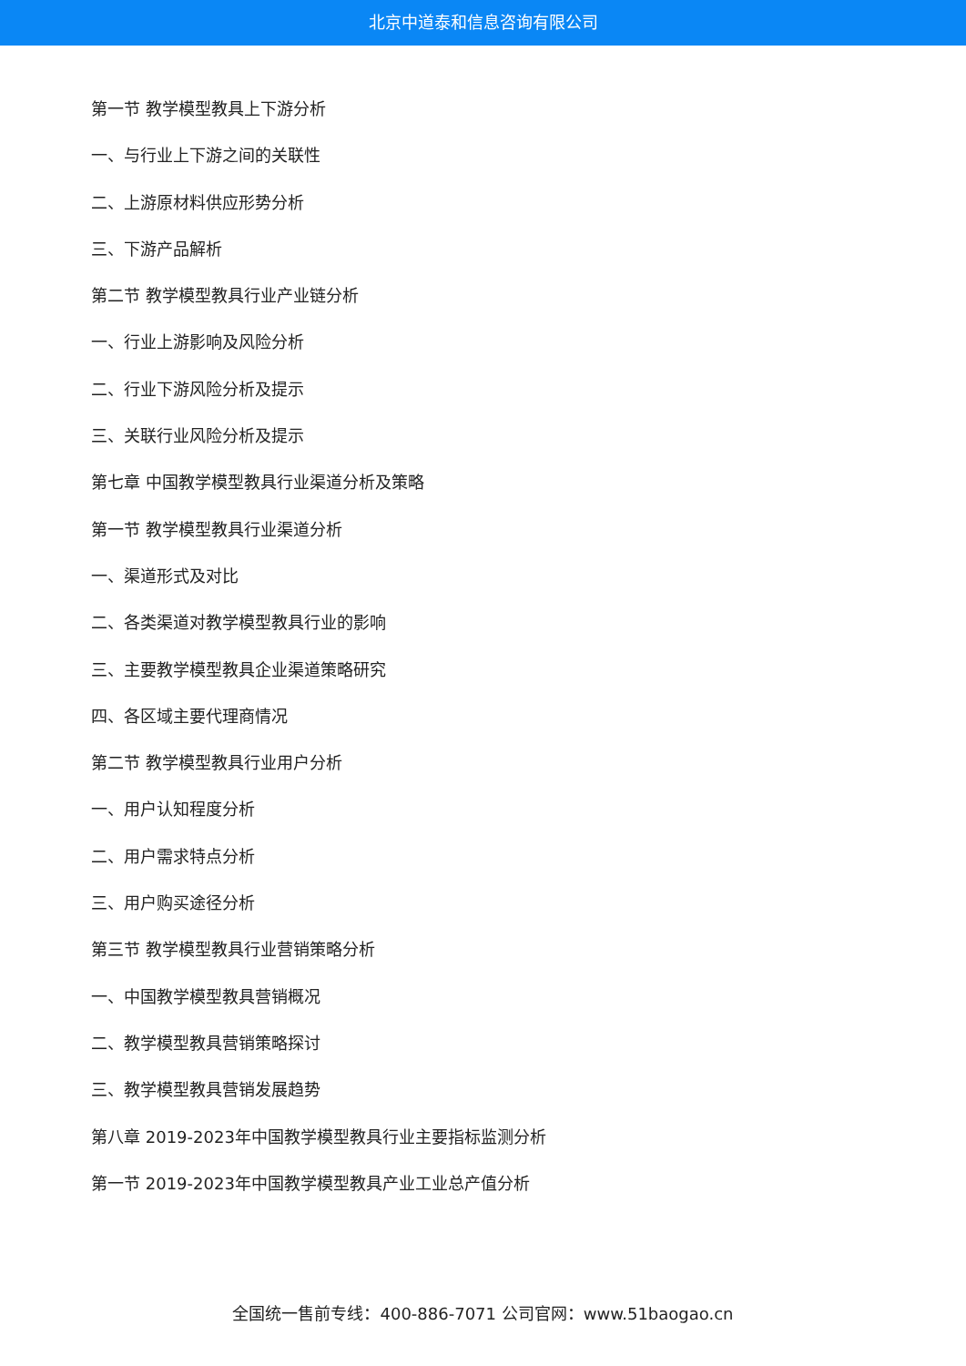北京中道泰和信息咨询有限公司
第一节 教学模型教具上下游分析
一、与行业上下游之间的关联性
二、上游原材料供应形势分析
三、下游产品解析
第二节 教学模型教具行业产业链分析
一、行业上游影响及风险分析
二、行业下游风险分析及提示
三、关联行业风险分析及提示
第七章 中国教学模型教具行业渠道分析及策略
第一节 教学模型教具行业渠道分析
一、渠道形式及对比
二、各类渠道对教学模型教具行业的影响
三、主要教学模型教具企业渠道策略研究
四、各区域主要代理商情况
第二节 教学模型教具行业用户分析
一、用户认知程度分析
二、用户需求特点分析
三、用户购买途径分析
第三节 教学模型教具行业营销策略分析
一、中国教学模型教具营销概况
二、教学模型教具营销策略探讨
三、教学模型教具营销发展趋势
第八章 2019-2023年中国教学模型教具行业主要指标监测分析
第一节 2019-2023年中国教学模型教具产业工业总产值分析
全国统一售前专线：400-886-7071 公司官网：www.51baogao.cn